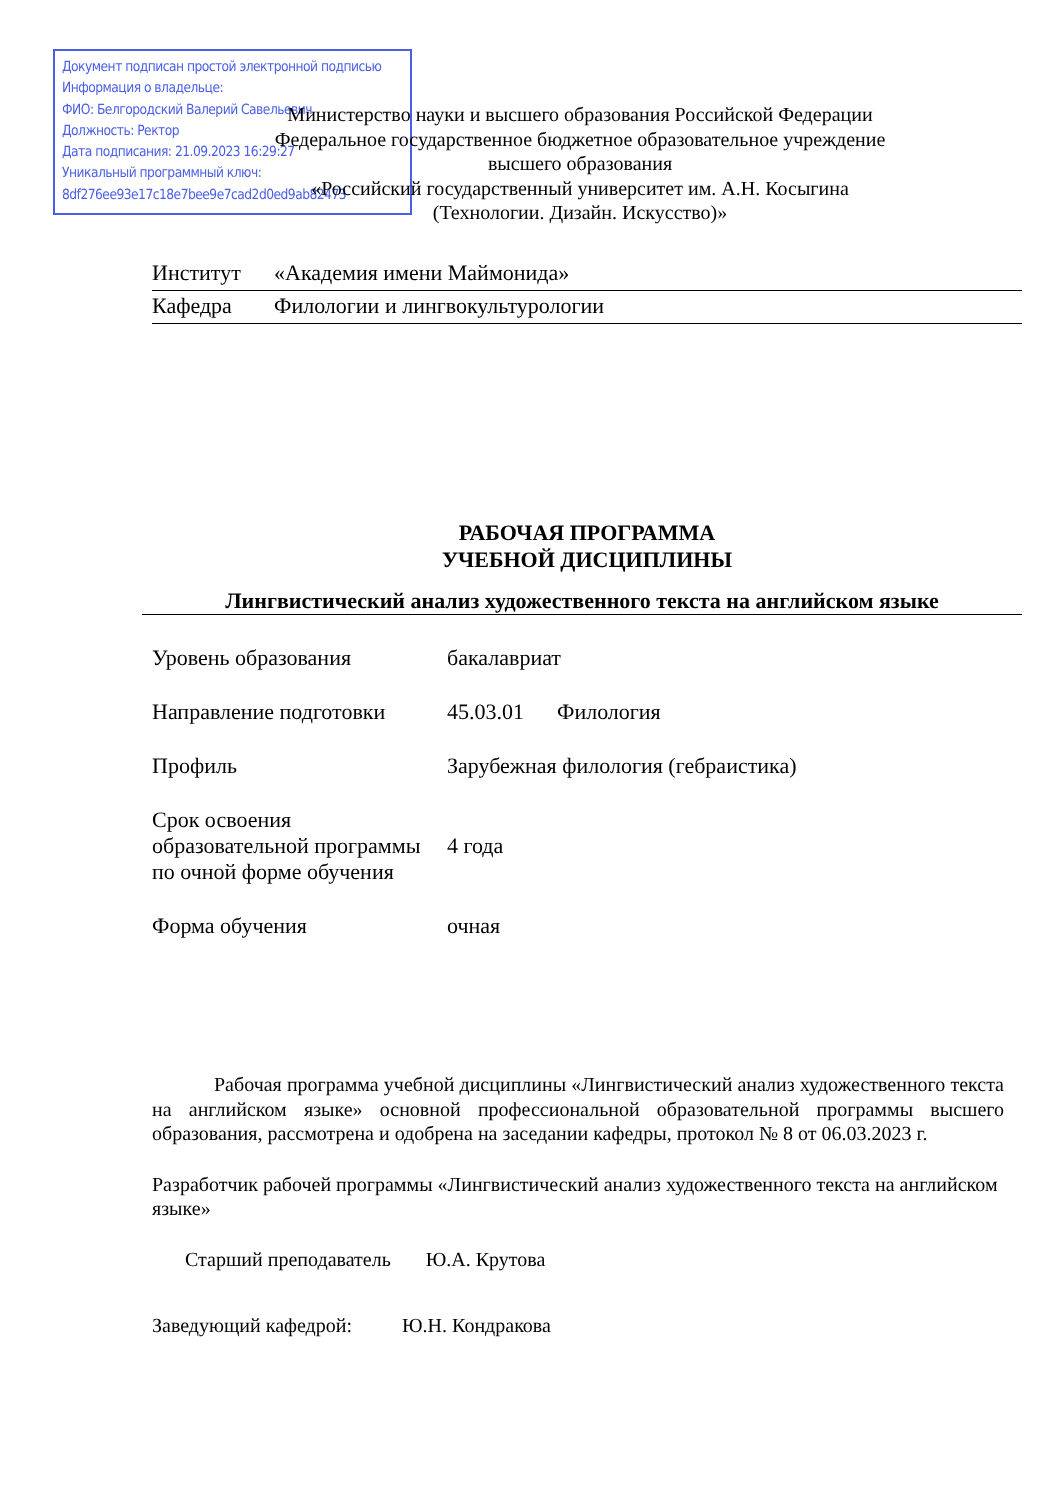Документ подписан простой электронной подписью
Информация о владельце:
ФИО: Белгородский Валерий Савельевич
Должность: Ректор
Дата подписания: 21.09.2023 16:29:27
Уникальный программный ключ:
8df276ee93e17c18e7bee9e7cad2d0ed9ab82473
Министерство науки и высшего образования Российской Федерации
Федеральное государственное бюджетное образовательное учреждение
высшего образования
«Российский государственный университет им. А.Н. Косыгина
(Технологии. Дизайн. Искусство)»
Институт «Академия имени Маймонида»
Кафедра Филологии и лингвокультурологии
РАБОЧАЯ ПРОГРАММА
УЧЕБНОЙ ДИСЦИПЛИНЫ
Лингвистический анализ художественного текста на английском языке
Уровень образования бакалавриат
Направление подготовки 45.03.01 Филология
Профиль Зарубежная филология (гебраистика)
Срок освоения образовательной программы по очной форме обучения 4 года
Форма обучения очная
Рабочая программа учебной дисциплины «Лингвистический анализ художественного текста на английском языке» основной профессиональной образовательной программы высшего образования, рассмотрена и одобрена на заседании кафедры, протокол № 8 от 06.03.2023 г.
Разработчик рабочей программы «Лингвистический анализ художественного текста на английском языке»
Старший преподаватель Ю.А. Крутова
Заведующий кафедрой: Ю.Н. Кондракова